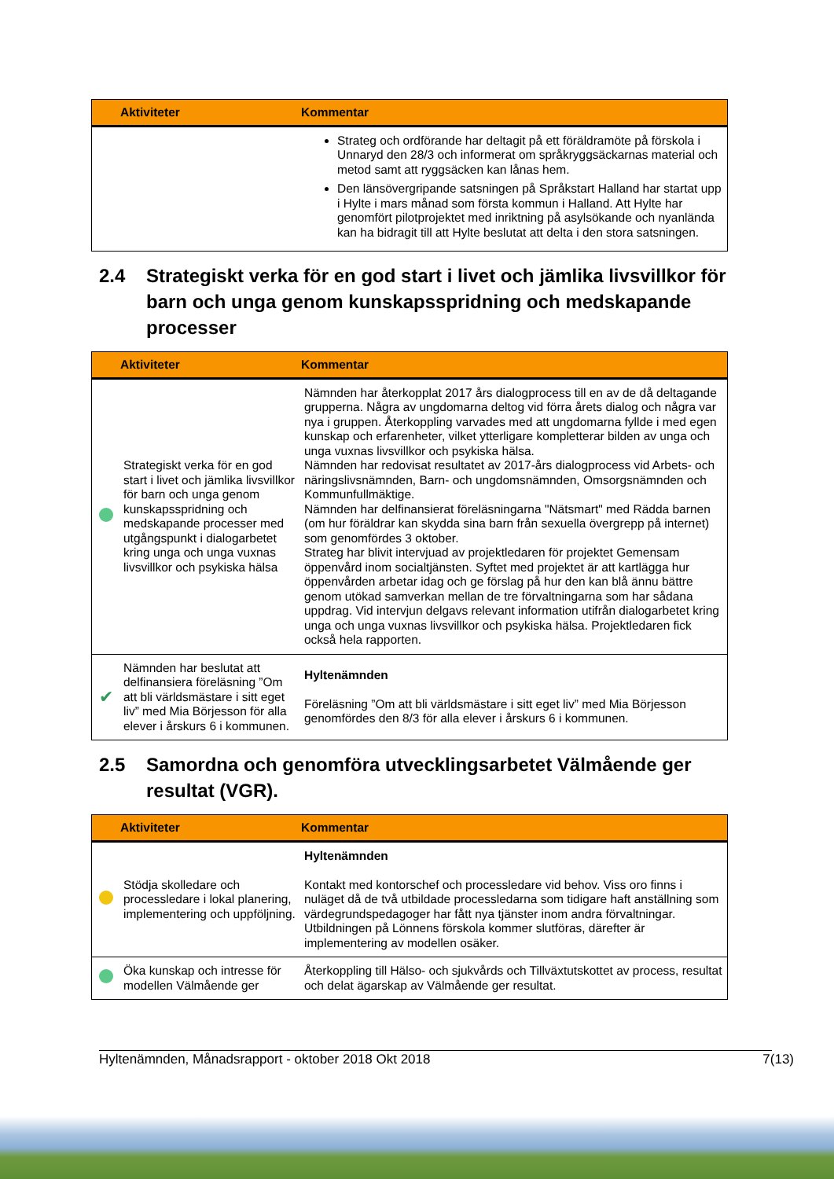| | Aktiviteter | Kommentar |
| --- | --- | --- |
| | | Strateg och ordförande har deltagit på ett föräldramöte på förskola i Unnaryd den 28/3 och informerat om språkryggsäckarnas material och metod samt att ryggsäcken kan lånas hem. Den länsövergripande satsningen på Språkstart Halland har startat upp i Hylte i mars månad som första kommun i Halland. Att Hylte har genomfört pilotprojektet med inriktning på asylsökande och nyanlända kan ha bidragit till att Hylte beslutat att delta i den stora satsningen. |
2.4 Strategiskt verka för en god start i livet och jämlika livsvillkor för barn och unga genom kunskapsspridning och medskapande processer
| | Aktiviteter | Kommentar |
| --- | --- | --- |
| | Strategiskt verka för en god start i livet och jämlika livsvillkor för barn och unga genom kunskapsspridning och medskapande processer med utgångspunkt i dialogarbetet kring unga och unga vuxnas livsvillkor och psykiska hälsa | Nämnden har återkopplat 2017 års dialogprocess till en av de då deltagande grupperna. Några av ungdomarna deltog vid förra årets dialog och några var nya i gruppen. Återkoppling varvades med att ungdomarna fyllde i med egen kunskap och erfarenheter, vilket ytterligare kompletterar bilden av unga och unga vuxnas livsvillkor och psykiska hälsa. Nämnden har redovisat resultatet av 2017-års dialogprocess vid Arbets- och näringslivsnämnden, Barn- och ungdomsnämnden, Omsorgsnämnden och Kommunfullmäktige. Nämnden har delfinansierat föreläsningarna "Nätsmart" med Rädda barnen (om hur föräldrar kan skydda sina barn från sexuella övergrepp på internet) som genomfördes 3 oktober. Strateg har blivit intervjuad av projektledaren för projektet Gemensam öppenvård inom socialtjänsten. Syftet med projektet är att kartlägga hur öppenvården arbetar idag och ge förslag på hur den kan blå ännu bättre genom utökad samverkan mellan de tre förvaltningarna som har sådana uppdrag. Vid intervjun delgavs relevant information utifrån dialogarbetet kring unga och unga vuxnas livsvillkor och psykiska hälsa. Projektledaren fick också hela rapporten. |
| ✔ | Nämnden har beslutat att delfinansiera föreläsning ”Om att bli världsmästare i sitt eget liv” med Mia Börjesson för alla elever i årskurs 6 i kommunen. | Hyltenämnden Föreläsning ”Om att bli världsmästare i sitt eget liv” med Mia Börjesson genomfördes den 8/3 för alla elever i årskurs 6 i kommunen. |
2.5 Samordna och genomföra utvecklingsarbetet Välmående ger resultat (VGR).
| | Aktiviteter | Kommentar |
| --- | --- | --- |
| | Stödja skolledare och processledare i lokal planering, implementering och uppföljning. | Hyltenämnden Kontakt med kontorschef och processledare vid behov. Viss oro finns i nuläget då de två utbildade processledarna som tidigare haft anställning som värdegrundspedagoger har fått nya tjänster inom andra förvaltningar. Utbildningen på Lönnens förskola kommer slutföras, därefter är implementering av modellen osäker. |
| | Öka kunskap och intresse för modellen Välmående ger | Återkoppling till Hälso- och sjukvårds och Tillväxtutskottet av process, resultat och delat ägarskap av Välmående ger resultat. |
Hyltenämnden, Månadsrapport - oktober 2018 Okt 2018 7(13)